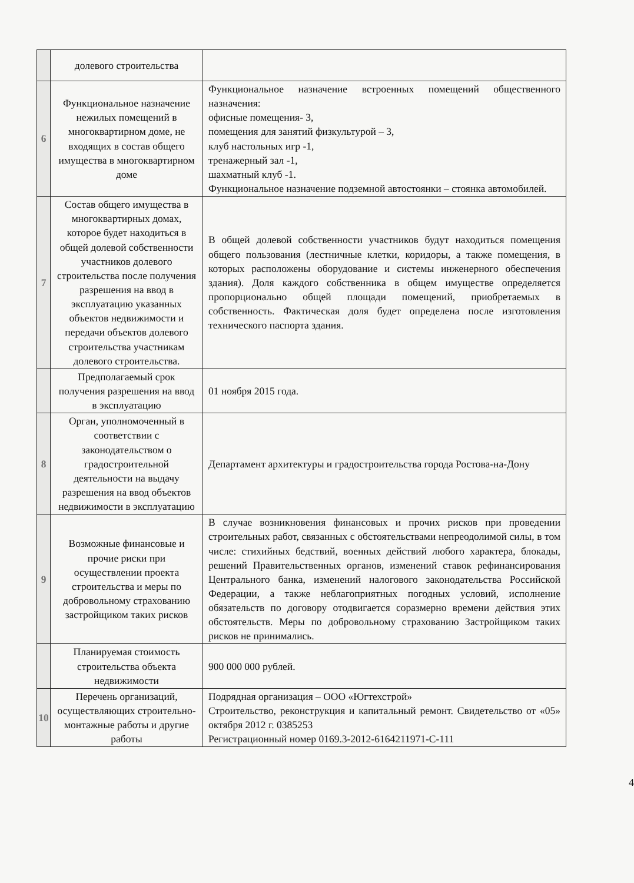| | долевого строительства | |
| 6 | Функциональное назначение нежилых помещений в многоквартирном доме, не входящих в состав общего имущества в многоквартирном доме | Функциональное назначение встроенных помещений общественного назначения: офисные помещения- 3, помещения для занятий физкультурой – 3, клуб настольных игр -1, тренажерный зал -1, шахматный клуб -1. Функциональное назначение подземной автостоянки – стоянка автомобилей. |
| 7 | Состав общего имущества в многоквартирных домах, которое будет находиться в общей долевой собственности участников долевого строительства после получения разрешения на ввод в эксплуатацию указанных объектов недвижимости и передачи объектов долевого строительства участникам долевого строительства. | В общей долевой собственности участников будут находиться помещения общего пользования (лестничные клетки, коридоры, а также помещения, в которых расположены оборудование и системы инженерного обеспечения здания). Доля каждого собственника в общем имуществе определяется пропорционально общей площади помещений, приобретаемых в собственность. Фактическая доля будет определена после изготовления технического паспорта здания. |
| | Предполагаемый срок получения разрешения на ввод в эксплуатацию | 01 ноября 2015 года. |
| 8 | Орган, уполномоченный в соответствии с законодательством о градостроительной деятельности на выдачу разрешения на ввод объектов недвижимости в эксплуатацию | Департамент архитектуры и градостроительства города Ростова-на-Дону |
| 9 | Возможные финансовые и прочие риски при осуществлении проекта строительства и меры по добровольному страхованию застройщиком таких рисков | В случае возникновения финансовых и прочих рисков при проведении строительных работ, связанных с обстоятельствами непреодолимой силы, в том числе: стихийных бедствий, военных действий любого характера, блокады, решений Правительственных органов, изменений ставок рефинансирования Центрального банка, изменений налогового законодательства Российской Федерации, а также неблагоприятных погодных условий, исполнение обязательств по договору отодвигается соразмерно времени действия этих обстоятельств. Меры по добровольному страхованию Застройщиком таких рисков не принимались. |
| | Планируемая стоимость строительства объекта недвижимости | 900 000 000 рублей. |
| 10 | Перечень организаций, осуществляющих строительно-монтажные работы и другие работы | Подрядная организация – ООО «Югтехстрой» Строительство, реконструкция и капитальный ремонт. Свидетельство от «05» октября 2012 г. 0385253 Регистрационный номер 0169.3-2012-6164211971-С-111 |
4